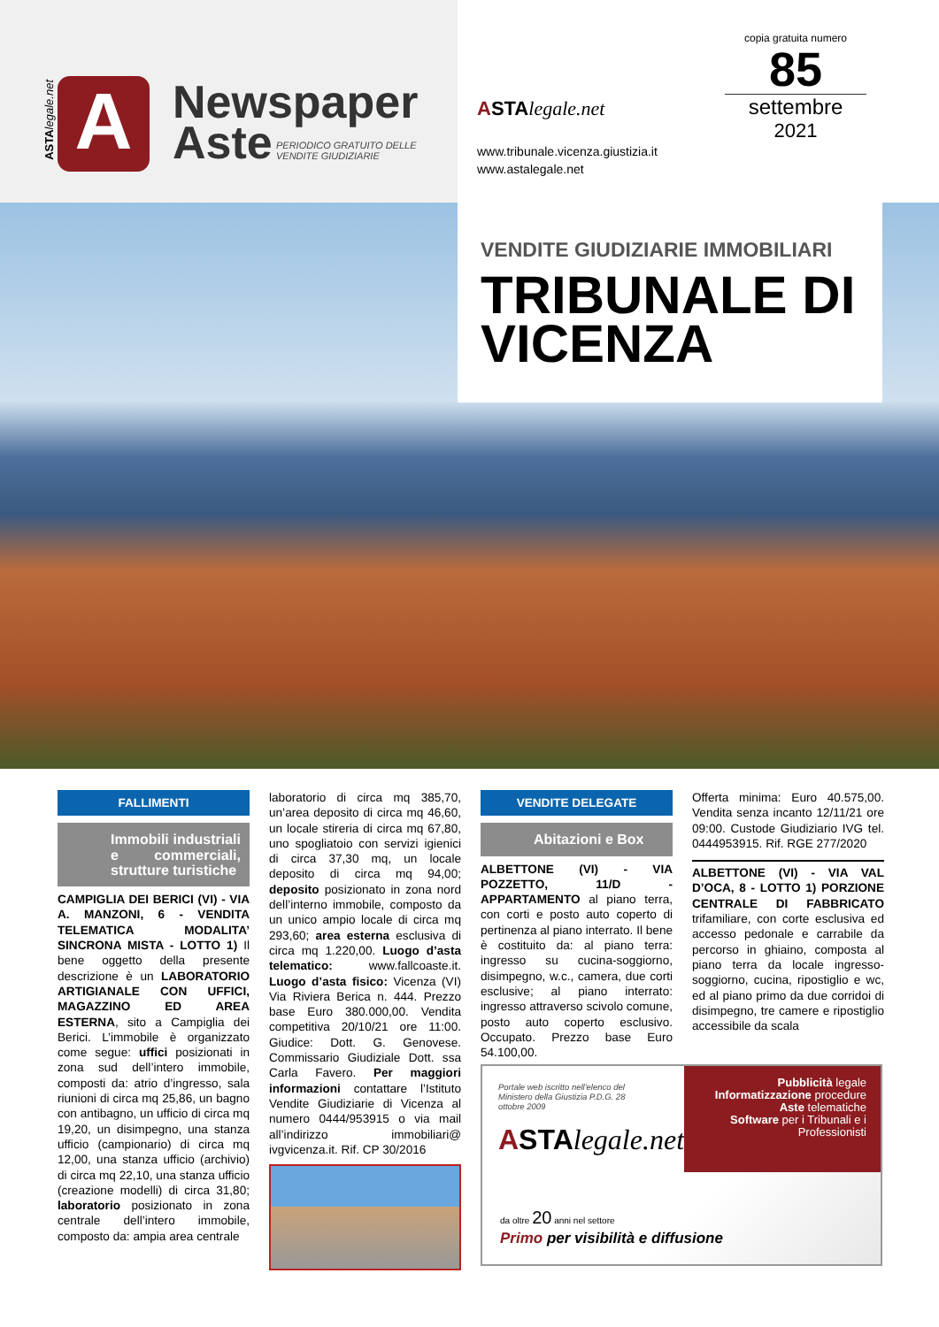ASTA legale.net
A
Newspaper
Aste
PERIODICO GRATUITO DELLE
VENDITE GIUDIZIARIE
ASTA legale.net
www.tribunale.vicenza.giustizia.it
www.astalegale.net
copia gratuita numero
85
settembre
2021
VENDITE GIUDIZIARIE IMMOBILIARI
TRIBUNALE DI VICENZA
FALLIMENTI
Immobili industriali e commerciali, strutture turistiche
CAMPIGLIA DEI BERICI (VI) - VIA A. MANZONI, 6 - VENDITA TELEMATICA MODALITA’ SINCRONA MISTA - LOTTO 1) Il bene oggetto della presente descrizione è un LABORATORIO ARTIGIANALE CON UFFICI, MAGAZZINO ED AREA ESTERNA, sito a Campiglia dei Berici. L’immobile è organizzato come segue: uffici posizionati in zona sud dell’intero immobile, composti da: atrio d’ingresso, sala riunioni di circa mq 25,86, un bagno con antibagno, un ufficio di circa mq 19,20, un disimpegno, una stanza ufficio (campionario) di circa mq 12,00, una stanza ufficio (archivio) di circa mq 22,10, una stanza ufficio (creazione modelli) di circa 31,80; laboratorio posizionato in zona centrale dell’intero immobile, composto da: ampia area centrale
laboratorio di circa mq 385,70, un’area deposito di circa mq 46,60, un locale stireria di circa mq 67,80, uno spogliatoio con servizi igienici di circa 37,30 mq, un locale deposito di circa mq 94,00; deposito posizionato in zona nord dell’interno immobile, composto da un unico ampio locale di circa mq 293,60; area esterna esclusiva di circa mq 1.220,00. Luogo d’asta telematico: www.fallcoaste.it. Luogo d’asta fisico: Vicenza (VI) Via Riviera Berica n. 444. Prezzo base Euro 380.000,00. Vendita competitiva 20/10/21 ore 11:00. Giudice: Dott. G. Genovese. Commissario Giudiziale Dott. ssa Carla Favero. Per maggiori informazioni contattare l’Istituto Vendite Giudiziarie di Vicenza al numero 0444/953915 o via mail all’indirizzo immobiliari@ ivgvicenza.it. Rif. CP 30/2016
VENDITE DELEGATE
Abitazioni e Box
ALBETTONE (VI) - VIA POZZETTO, 11/D - APPARTAMENTO al piano terra, con corti e posto auto coperto di pertinenza al piano interrato. Il bene è costituito da: al piano terra: ingresso su cucina-soggiorno, disimpegno, w.c., camera, due corti esclusive; al piano interrato: ingresso attraverso scivolo comune, posto auto coperto esclusivo. Occupato. Prezzo base Euro 54.100,00.
Offerta minima: Euro 40.575,00. Vendita senza incanto 12/11/21 ore 09:00. Custode Giudiziario IVG tel. 0444953915. Rif. RGE 277/2020
ALBETTONE (VI) - VIA VAL D’OCA, 8 - LOTTO 1) PORZIONE CENTRALE DI FABBRICATO trifamiliare, con corte esclusiva ed accesso pedonale e carrabile da percorso in ghiaino, composta al piano terra da locale ingresso-soggiorno, cucina, ripostiglio e wc, ed al piano primo da due corridoi di disimpegno, tre camere e ripostiglio accessibile da scala
Portale web iscritto nell'elenco del Ministero della Giustizia P.D.G. 28 ottobre 2009
ASTA legale.net
Pubblicità legale
Informatizzazione procedure
Aste telematiche
Software per i Tribunali e i Professionisti
da oltre 20 anni nel settore
Primo per visibilità e diffusione